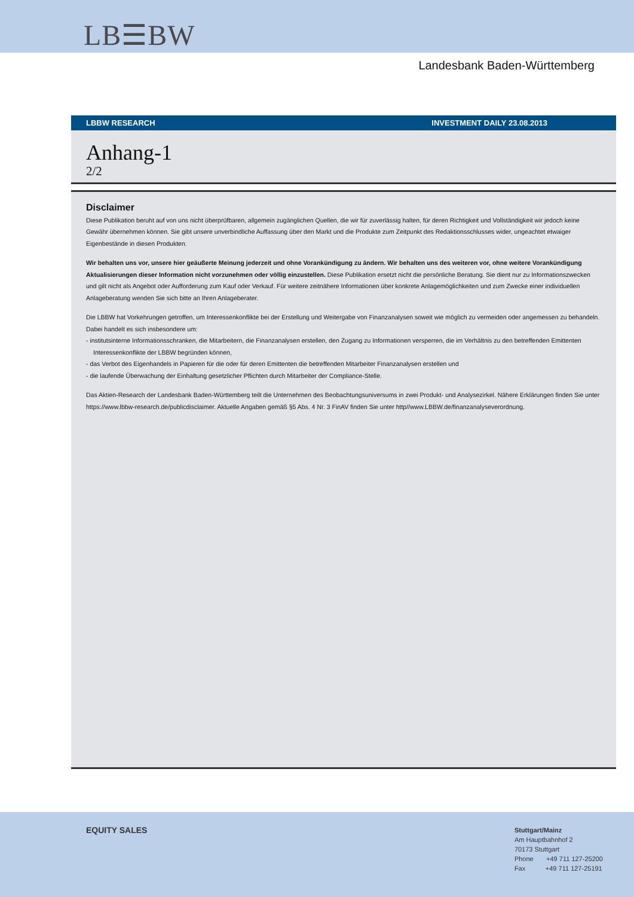LB☰BW
Landesbank Baden-Württemberg
LBBW RESEARCH INVESTMENT DAILY 23.08.2013
Anhang-1
2/2
Disclaimer
Diese Publikation beruht auf von uns nicht überprüfbaren, allgemein zugänglichen Quellen, die wir für zuverlässig halten, für deren Richtigkeit und Vollständigkeit wir jedoch keine Gewähr übernehmen können. Sie gibt unsere unverbindliche Auffassung über den Markt und die Produkte zum Zeitpunkt des Redaktionsschlusses wider, ungeachtet etwaiger Eigenbestände in diesen Produkten.
Wir behalten uns vor, unsere hier geäußerte Meinung jederzeit und ohne Vorankündigung zu ändern. Wir behalten uns des weiteren vor, ohne weitere Vorankündigung Aktualisierungen dieser Information nicht vorzunehmen oder völlig einzustellen. Diese Publikation ersetzt nicht die persönliche Beratung. Sie dient nur zu Informationszwecken und gilt nicht als Angebot oder Aufforderung zum Kauf oder Verkauf. Für weitere zeitnähere Informationen über konkrete Anlagemöglichkeiten und zum Zwecke einer individuellen Anlageberatung wenden Sie sich bitte an Ihren Anlageberater.
Die LBBW hat Vorkehrungen getroffen, um Interessenkonflikte bei der Erstellung und Weitergabe von Finanzanalysen soweit wie möglich zu vermeiden oder angemessen zu behandeln. Dabei handelt es sich insbesondere um:
- institutsinterne Informationsschranken, die Mitarbeitern, die Finanzanalysen erstellen, den Zugang zu Informationen versperren, die im Verhältnis zu den betreffenden Emittenten Interessenkonflikte der LBBW begründen können,
- das Verbot des Eigenhandels in Papieren für die oder für deren Emittenten die betreffenden Mitarbeiter Finanzanalysen erstellen und
- die laufende Überwachung der Einhaltung gesetzlicher Pflichten durch Mitarbeiter der Compliance-Stelle.
Das Aktien-Research der Landesbank Baden-Württemberg teilt die Unternehmen des Beobachtungsuniversums in zwei Produkt- und Analysezirkel. Nähere Erklärungen finden Sie unter https://www.lbbw-research.de/publicdisclaimer. Aktuelle Angaben gemäß §5 Abs. 4 Nr. 3 FinAV finden Sie unter http//www.LBBW.de/finanzanalyseverordnung.
EQUITY SALES
Stuttgart/Mainz
Am Hauptbahnhof 2
70173 Stuttgart
Phone +49 711 127-25200
Fax +49 711 127-25191